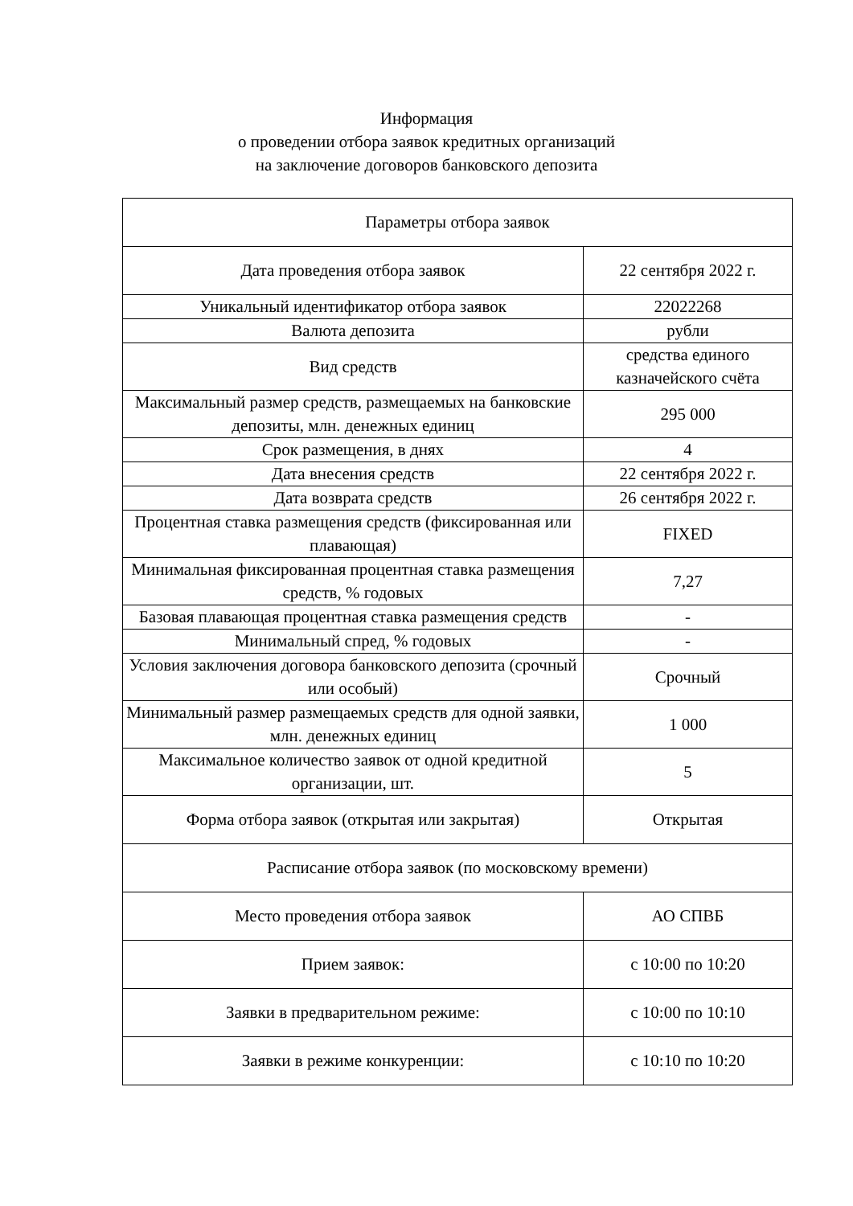Информация
о проведении отбора заявок кредитных организаций
на заключение договоров банковского депозита
| Параметры отбора заявок | |
| --- | --- |
| Дата проведения отбора заявок | 22 сентября 2022 г. |
| Уникальный идентификатор отбора заявок | 22022268 |
| Валюта депозита | рубли |
| Вид средств | средства единого казначейского счёта |
| Максимальный размер средств, размещаемых на банковские депозиты, млн. денежных единиц | 295 000 |
| Срок размещения, в днях | 4 |
| Дата внесения средств | 22 сентября 2022 г. |
| Дата возврата средств | 26 сентября 2022 г. |
| Процентная ставка размещения средств (фиксированная или плавающая) | FIXED |
| Минимальная фиксированная процентная ставка размещения средств, % годовых | 7,27 |
| Базовая плавающая процентная ставка размещения средств | - |
| Минимальный спред, % годовых | - |
| Условия заключения договора банковского депозита (срочный или особый) | Срочный |
| Минимальный размер размещаемых средств для одной заявки, млн. денежных единиц | 1 000 |
| Максимальное количество заявок от одной кредитной организации, шт. | 5 |
| Форма отбора заявок (открытая или закрытая) | Открытая |
| Расписание отбора заявок (по московскому времени) | |
| Место проведения отбора заявок | АО СПВБ |
| Прием заявок: | с 10:00 по 10:20 |
| Заявки в предварительном режиме: | с 10:00 по 10:10 |
| Заявки в режиме конкуренции: | с 10:10 по 10:20 |